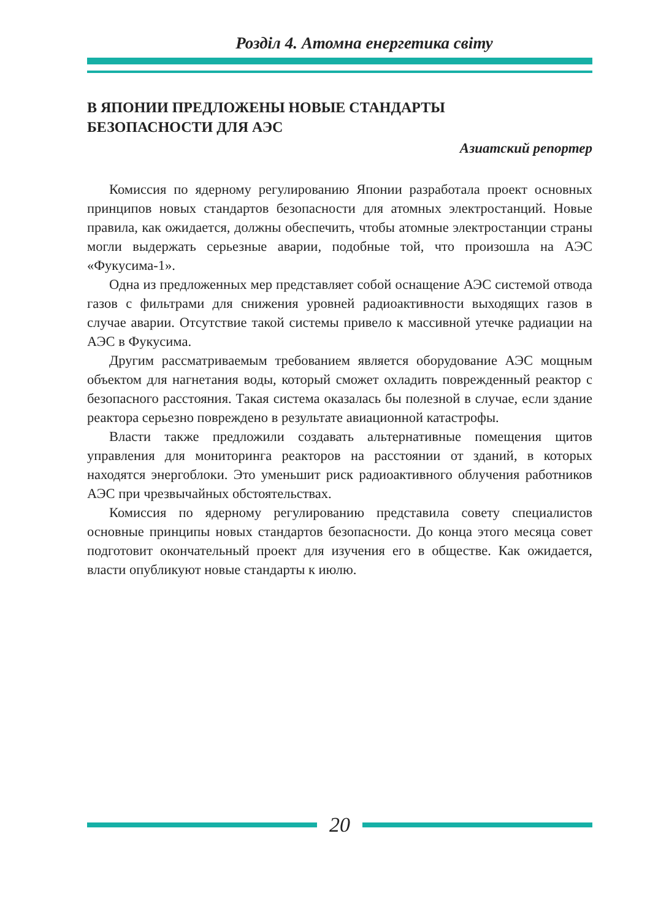Розділ 4. Атомна енергетика світу
В ЯПОНИИ ПРЕДЛОЖЕНЫ НОВЫЕ СТАНДАРТЫ
БЕЗОПАСНОСТИ ДЛЯ АЭС
Азиатский репортер
Комиссия по ядерному регулированию Японии разработала проект основных принципов новых стандартов безопасности для атомных электростанций. Новые правила, как ожидается, должны обеспечить, чтобы атомные электростанции страны могли выдержать серьезные аварии, подобные той, что произошла на АЭС «Фукусима-1».
Одна из предложенных мер представляет собой оснащение АЭС системой отвода газов с фильтрами для снижения уровней радиоактивности выходящих газов в случае аварии. Отсутствие такой системы привело к массивной утечке радиации на АЭС в Фукусима.
Другим рассматриваемым требованием является оборудование АЭС мощным объектом для нагнетания воды, который сможет охладить поврежденный реактор с безопасного расстояния. Такая система оказалась бы полезной в случае, если здание реактора серьезно повреждено в результате авиационной катастрофы.
Власти также предложили создавать альтернативные помещения щитов управления для мониторинга реакторов на расстоянии от зданий, в которых находятся энергоблоки. Это уменьшит риск радиоактивного облучения работников АЭС при чрезвычайных обстоятельствах.
Комиссия по ядерному регулированию представила совету специалистов основные принципы новых стандартов безопасности. До конца этого месяца совет подготовит окончательный проект для изучения его в обществе. Как ожидается, власти опубликуют новые стандарты к июлю.
20